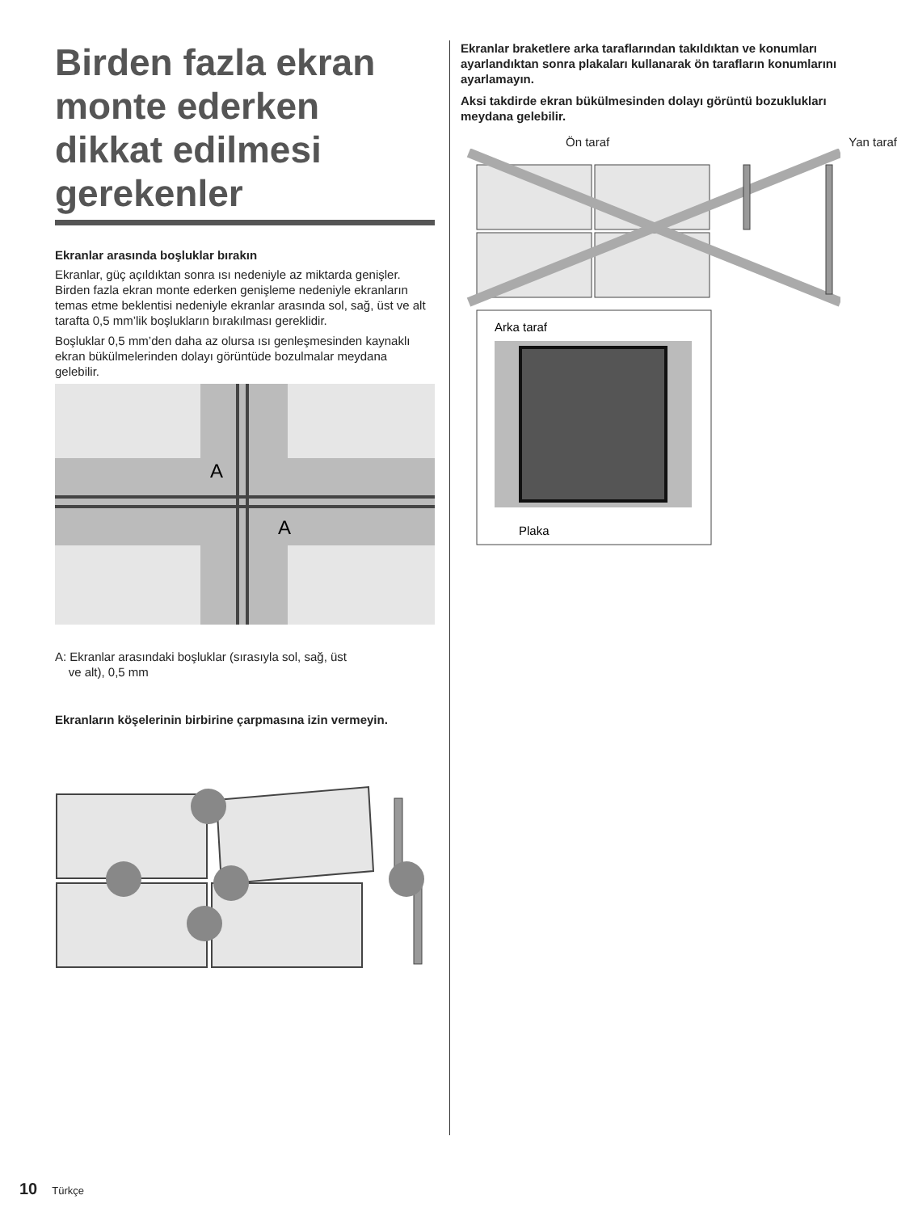Birden fazla ekran monte ederken dikkat edilmesi gerekenler
Ekranlar arasında boşluklar bırakın
Ekranlar, güç açıldıktan sonra ısı nedeniyle az miktarda genişler. Birden fazla ekran monte ederken genişleme nedeniyle ekranların temas etme beklentisi nedeniyle ekranlar arasında sol, sağ, üst ve alt tarafta 0,5 mm’lik boşlukların bırakılması gereklidir.
Boşluklar 0,5 mm’den daha az olursa ısı genleşmesinden kaynaklı ekran bükülmelerinden dolayı görüntüde bozulmalar meydana gelebilir.
A
A
A: Ekranlar arasındaki boşluklar (sırasıyla sol, sağ, üst
ve alt), 0,5 mm
Ekranların köşelerinin birbirine çarpmasına izin vermeyin.
Ekranlar braketlere arka taraflarından takıldıktan ve konumları ayarlandıktan sonra plakaları kullanarak ön tarafların konumlarını ayarlamayın.
Aksi takdirde ekran bükülmesinden dolayı görüntü bozuklukları meydana gelebilir.
Ön taraf Yan taraf
Arka taraf
Plaka
10 Türkçe